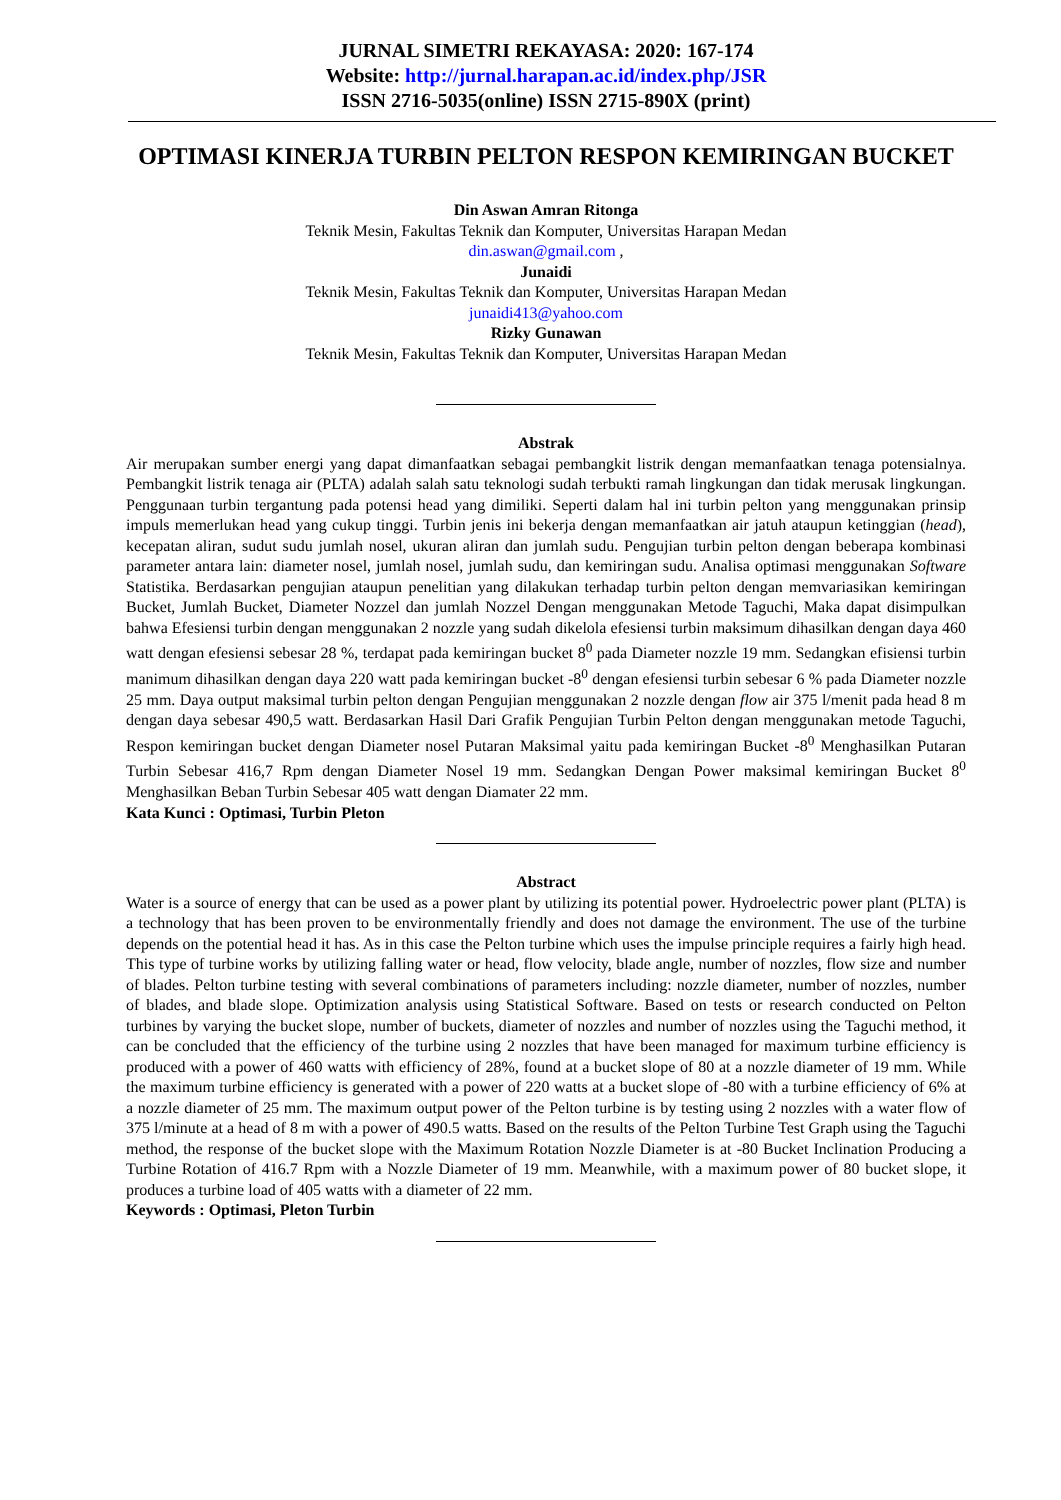JURNAL SIMETRI REKAYASA: 2020: 167-174
Website: http://jurnal.harapan.ac.id/index.php/JSR
ISSN 2716-5035(online) ISSN 2715-890X (print)
OPTIMASI KINERJA TURBIN PELTON RESPON KEMIRINGAN BUCKET
Din Aswan Amran Ritonga
Teknik Mesin, Fakultas Teknik dan Komputer, Universitas Harapan Medan
din.aswan@gmail.com ,
Junaidi
Teknik Mesin, Fakultas Teknik dan Komputer, Universitas Harapan Medan
junaidi413@yahoo.com
Rizky Gunawan
Teknik Mesin, Fakultas Teknik dan Komputer, Universitas Harapan Medan
Abstrak
Air merupakan sumber energi yang dapat dimanfaatkan sebagai pembangkit listrik dengan memanfaatkan tenaga potensialnya. Pembangkit listrik tenaga air (PLTA) adalah salah satu teknologi sudah terbukti ramah lingkungan dan tidak merusak lingkungan. Penggunaan turbin tergantung pada potensi head yang dimiliki. Seperti dalam hal ini turbin pelton yang menggunakan prinsip impuls memerlukan head yang cukup tinggi. Turbin jenis ini bekerja dengan memanfaatkan air jatuh ataupun ketinggian (head), kecepatan aliran, sudut sudu jumlah nosel, ukuran aliran dan jumlah sudu. Pengujian turbin pelton dengan beberapa kombinasi parameter antara lain: diameter nosel, jumlah nosel, jumlah sudu, dan kemiringan sudu. Analisa optimasi menggunakan Software Statistika. Berdasarkan pengujian ataupun penelitian yang dilakukan terhadap turbin pelton dengan memvariasikan kemiringan Bucket, Jumlah Bucket, Diameter Nozzel dan jumlah Nozzel Dengan menggunakan Metode Taguchi, Maka dapat disimpulkan bahwa Efesiensi turbin dengan menggunakan 2 nozzle yang sudah dikelola efesiensi turbin maksimum dihasilkan dengan daya 460 watt dengan efesiensi sebesar 28 %, terdapat pada kemiringan bucket 8<sup>0</sup> pada Diameter nozzle 19 mm. Sedangkan efisiensi turbin manimum dihasilkan dengan daya 220 watt pada kemiringan bucket -8<sup>0</sup> dengan efesiensi turbin sebesar 6 % pada Diameter nozzle 25 mm. Daya output maksimal turbin pelton dengan Pengujian menggunakan 2 nozzle dengan flow air 375 l/menit pada head 8 m dengan daya sebesar 490,5 watt. Berdasarkan Hasil Dari Grafik Pengujian Turbin Pelton dengan menggunakan metode Taguchi, Respon kemiringan bucket dengan Diameter nosel Putaran Maksimal yaitu pada kemiringan Bucket -8<sup>0</sup> Menghasilkan Putaran Turbin Sebesar 416,7 Rpm dengan Diameter Nosel 19 mm. Sedangkan Dengan Power maksimal kemiringan Bucket 8<sup>0</sup> Menghasilkan Beban Turbin Sebesar 405 watt dengan Diamater 22 mm.
Kata Kunci : Optimasi, Turbin Pleton
Abstract
Water is a source of energy that can be used as a power plant by utilizing its potential power. Hydroelectric power plant (PLTA) is a technology that has been proven to be environmentally friendly and does not damage the environment. The use of the turbine depends on the potential head it has. As in this case the Pelton turbine which uses the impulse principle requires a fairly high head. This type of turbine works by utilizing falling water or head, flow velocity, blade angle, number of nozzles, flow size and number of blades. Pelton turbine testing with several combinations of parameters including: nozzle diameter, number of nozzles, number of blades, and blade slope. Optimization analysis using Statistical Software. Based on tests or research conducted on Pelton turbines by varying the bucket slope, number of buckets, diameter of nozzles and number of nozzles using the Taguchi method, it can be concluded that the efficiency of the turbine using 2 nozzles that have been managed for maximum turbine efficiency is produced with a power of 460 watts with efficiency of 28%, found at a bucket slope of 80 at a nozzle diameter of 19 mm. While the maximum turbine efficiency is generated with a power of 220 watts at a bucket slope of -80 with a turbine efficiency of 6% at a nozzle diameter of 25 mm. The maximum output power of the Pelton turbine is by testing using 2 nozzles with a water flow of 375 l/minute at a head of 8 m with a power of 490.5 watts. Based on the results of the Pelton Turbine Test Graph using the Taguchi method, the response of the bucket slope with the Maximum Rotation Nozzle Diameter is at -80 Bucket Inclination Producing a Turbine Rotation of 416.7 Rpm with a Nozzle Diameter of 19 mm. Meanwhile, with a maximum power of 80 bucket slope, it produces a turbine load of 405 watts with a diameter of 22 mm.
Keywords : Optimasi, Pleton Turbin